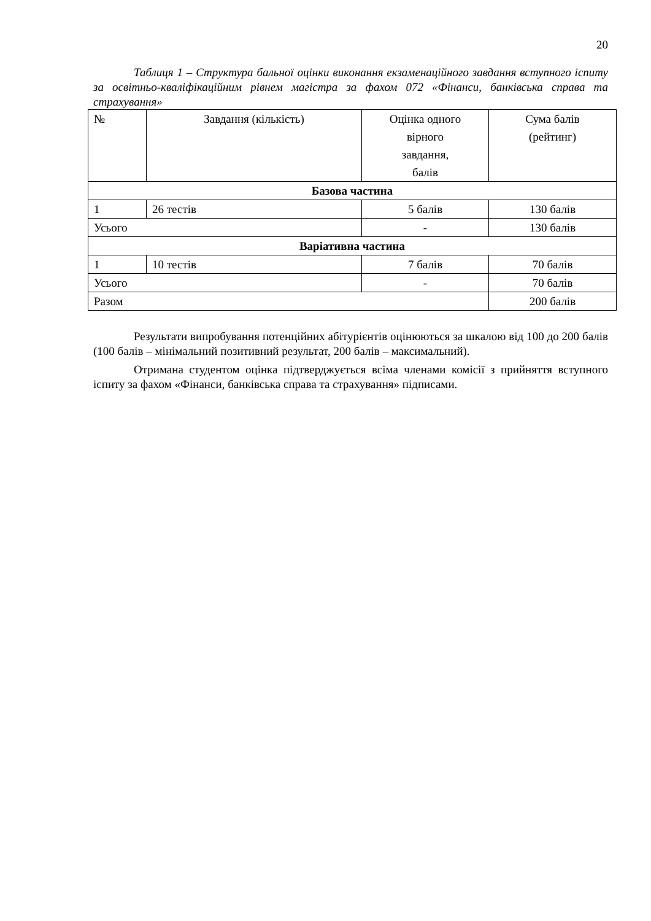20
Таблиця 1 – Структура бальної оцінки виконання екзаменаційного завдання вступного іспиту за освітньо-кваліфікаційним рівнем магістра за фахом 072 «Фінанси, банківська справа та страхування»
| № | Завдання (кількість) | Оцінка одного вірного завдання, балів | Сума балів (рейтинг) |
| Базова частина | | | |
| 1 | 26 тестів | 5 балів | 130 балів |
| Усього | | - | 130 балів |
| Варіативна частина | | | |
| 1 | 10 тестів | 7 балів | 70 балів |
| Усього | | - | 70 балів |
| Разом | | | 200 балів |
Результати випробування потенційних абітурієнтів оцінюються за шкалою від 100 до 200 балів (100 балів – мінімальний позитивний результат, 200 балів – максимальний).
Отримана студентом оцінка підтверджується всіма членами комісії з прийняття вступного іспиту за фахом «Фінанси, банківська справа та страхування» підписами.